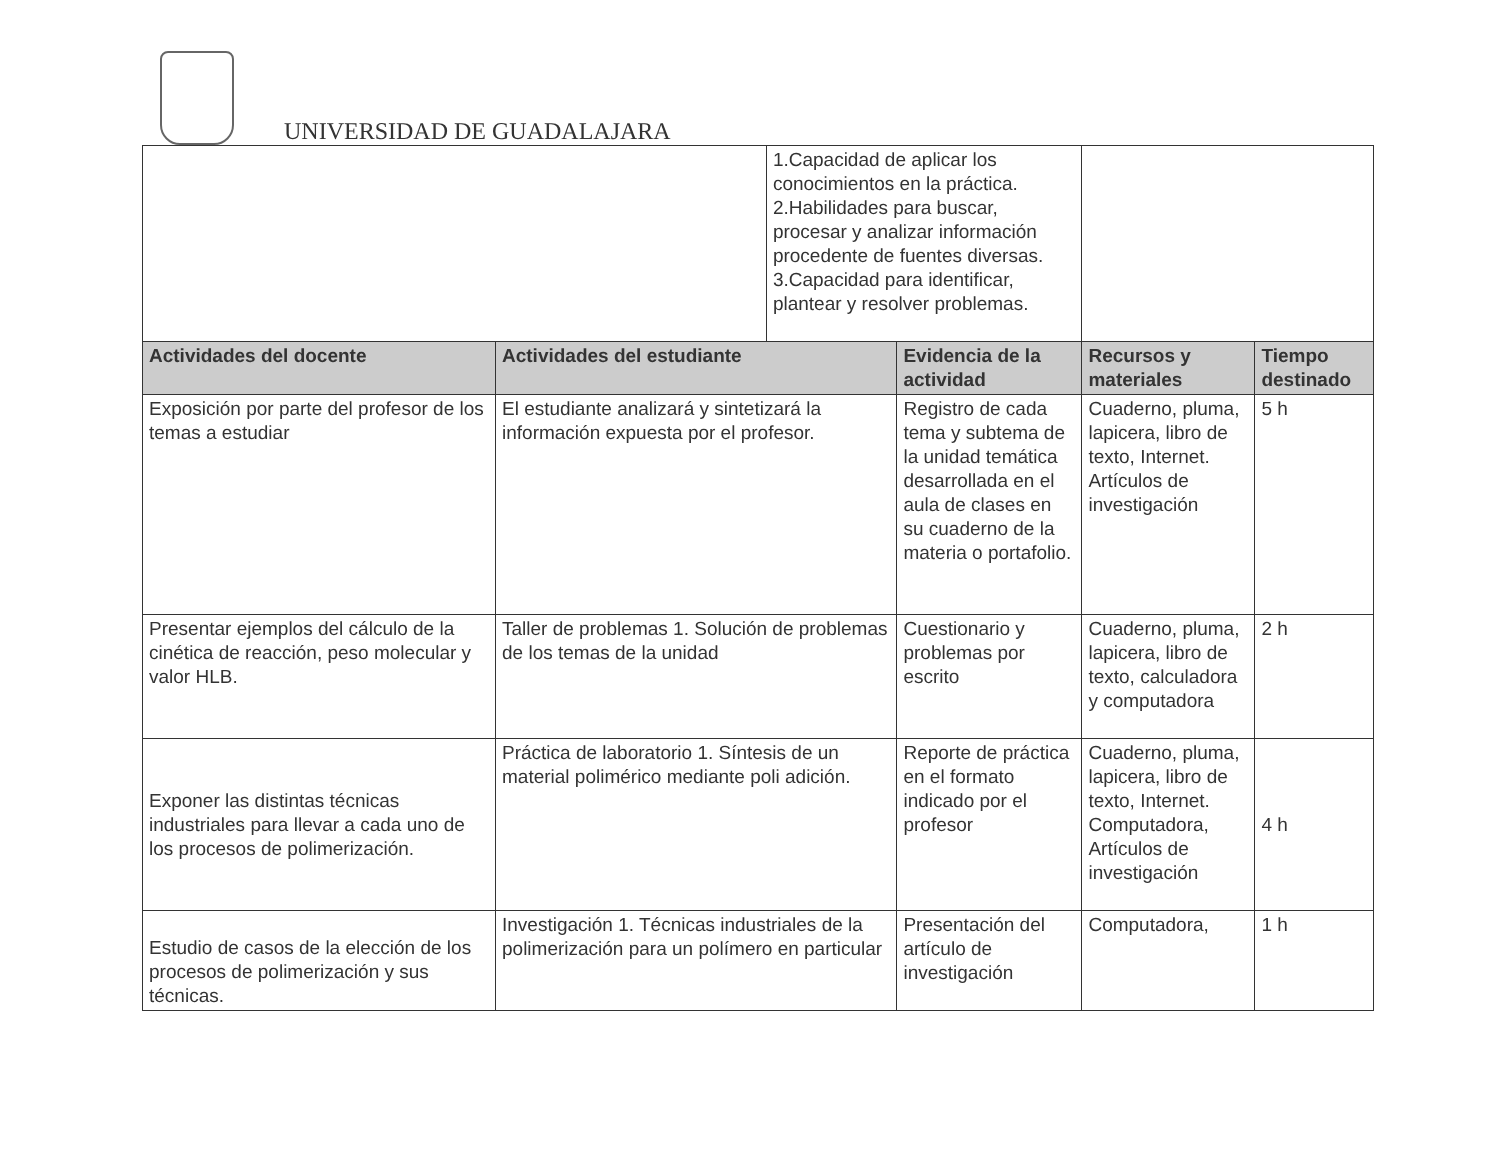UNIVERSIDAD DE GUADALAJARA
| | | 1.Capacidad de aplicar los conocimientos en la práctica. 2.Habilidades para buscar, procesar y analizar información procedente de fuentes diversas. 3.Capacidad para identificar, plantear y resolver problemas. | | | |
| Actividades del docente | Actividades del estudiante | | Evidencia de la actividad | Recursos y materiales | Tiempo destinado |
| Exposición por parte del profesor de los temas a estudiar | El estudiante analizará y sintetizará la información expuesta por el profesor. | | Registro de cada tema y subtema de la unidad temática desarrollada en el aula de clases en su cuaderno de la materia o portafolio. | Cuaderno, pluma, lapicera, libro de texto, Internet. Artículos de investigación | 5 h |
| Presentar ejemplos del cálculo de la cinética de reacción, peso molecular y valor HLB. | Taller de problemas 1. Solución de problemas de los temas de la unidad | | Cuestionario y problemas por escrito | Cuaderno, pluma, lapicera, libro de texto, calculadora y computadora | 2 h |
| Exponer las distintas técnicas industriales para llevar a cada uno de los procesos de polimerización. | Práctica de laboratorio 1. Síntesis de un material polimérico mediante poli adición. | | Reporte de práctica en el formato indicado por el profesor | Cuaderno, pluma, lapicera, libro de texto, Internet. Computadora, Artículos de investigación | 4 h |
| Estudio de casos de la elección de los procesos de polimerización y sus técnicas. | Investigación 1. Técnicas industriales de la polimerización para un polímero en particular | | Presentación del artículo de investigación | Computadora, | 1 h |